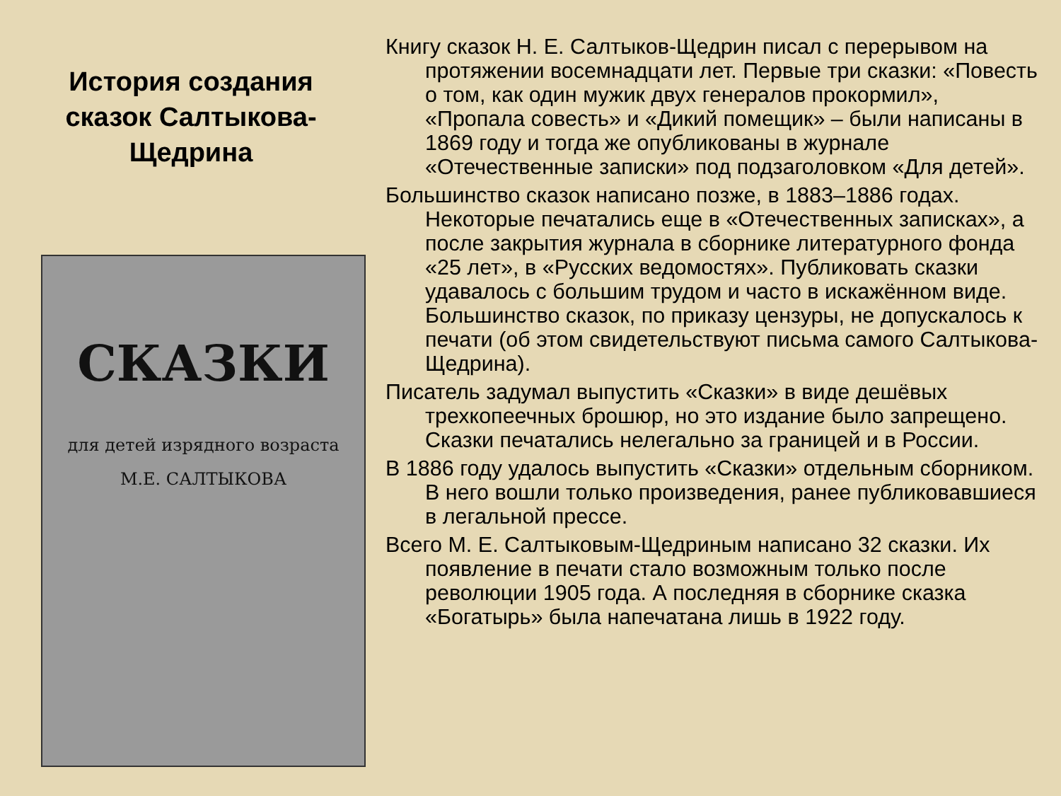История создания сказок Салтыкова-Щедрина
СКАЗКИ
для детей изрядного возраста
М.Е. САЛТЫКОВА
Книгу сказок Н. Е. Салтыков-Щедрин писал с перерывом на протяжении восемнадцати лет. Первые три сказки: «Повесть о том, как один мужик двух генералов прокормил», «Пропала совесть» и «Дикий помещик» – были написаны в 1869 году и тогда же опубликованы в журнале «Отечественные записки» под подзаголовком «Для детей».
Большинство сказок написано позже, в 1883–1886 годах. Некоторые печатались еще в «Отечественных записках», а после закрытия журнала в сборнике литературного фонда «25 лет», в «Русских ведомостях». Публиковать сказки удавалось с большим трудом и часто в искажённом виде. Большинство сказок, по приказу цензуры, не допускалось к печати (об этом свидетельствуют письма самого Салтыкова-Щедрина).
Писатель задумал выпустить «Сказки» в виде дешёвых трехкопеечных брошюр, но это издание было запрещено. Сказки печатались нелегально за границей и в России.
В 1886 году удалось выпустить «Сказки» отдельным сборником. В него вошли только произведения, ранее публиковавшиеся в легальной прессе.
Всего М. Е. Салтыковым-Щедриным написано 32 сказки. Их появление в печати стало возможным только после революции 1905 года. А последняя в сборнике сказка «Богатырь» была напечатана лишь в 1922 году.